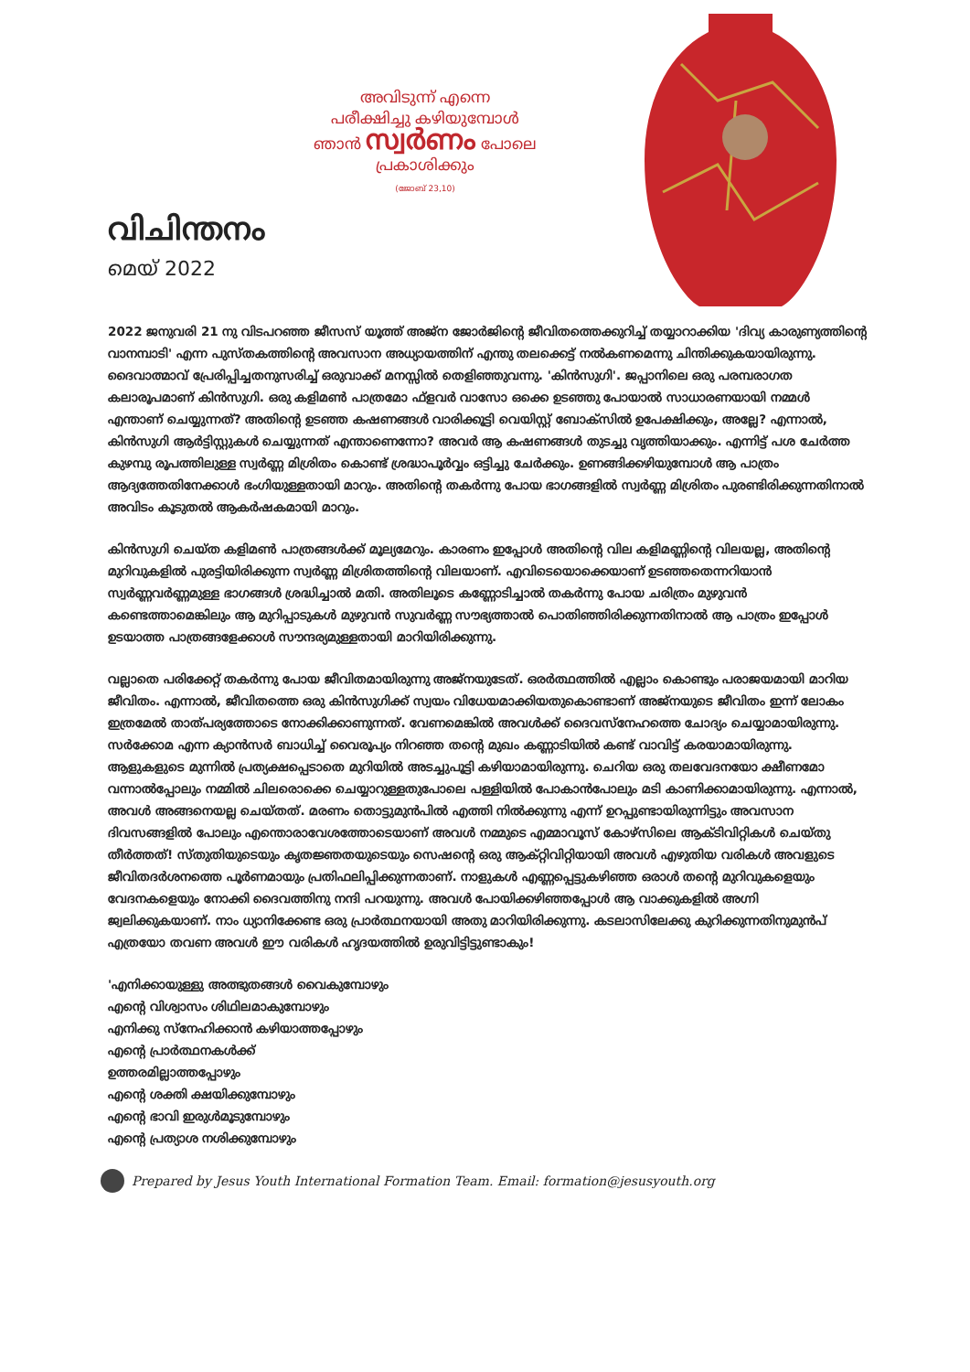അവിടുന്ന് എന്നെ
പരീക്ഷിച്ചു കഴിയുമ്പോൾ
ഞാൻ സ്വർണം പോലെ
പ്രകാശിക്കും
(ജോബ് 23,10)
വിചിന്തനം
മെയ് 2022
2022 ജനുവരി 21 നു വിടപറഞ്ഞ ജീസസ് യൂത്ത് അജ്‌ന ജോർജിന്റെ ജീവിതത്തെക്കുറിച്ച് തയ്യാറാക്കിയ 'ദിവ്യ കാരുണ്യത്തിന്റെ വാനമ്പാടി' എന്ന പുസ്തകത്തിന്റെ അവസാന അധ്യായത്തിന് എന്തു തലക്കെട്ട് നൽകണമെന്നു ചിന്തിക്കുകയായിരുന്നു. ദൈവാത്മാവ് പ്രേരിപ്പിച്ചതനുസരിച്ച് ഒരുവാക്ക് മനസ്സിൽ തെളിഞ്ഞുവന്നു. 'കിൻസുഗി'. ജപ്പാനിലെ ഒരു പരമ്പരാഗത കലാരൂപമാണ് കിൻസുഗി. ഒരു കളിമൺ പാത്രമോ ഫ്ളവർ വാസോ ഒക്കെ ഉടഞ്ഞു പോയാൽ സാധാരണയായി നമ്മൾ എന്താണ് ചെയ്യുന്നത്? അതിന്റെ ഉടഞ്ഞ കഷണങ്ങൾ വാരിക്കൂട്ടി വെയിസ്റ്റ് ബോക്സിൽ ഉപേക്ഷിക്കും, അല്ലേ? എന്നാൽ, കിൻസുഗി ആർട്ടിസ്റ്റുകൾ ചെയ്യുന്നത് എന്താണെന്നോ? അവർ ആ കഷണങ്ങൾ തുടച്ചു വൃത്തിയാക്കും. എന്നിട്ട് പശ ചേർത്ത കുഴമ്പു രൂപത്തിലുള്ള സ്വർണ്ണ മിശ്രിതം കൊണ്ട് ശ്രദ്ധാപൂർവ്വം ഒട്ടിച്ചു ചേർക്കും. ഉണങ്ങിക്കഴിയുമ്പോൾ ആ പാത്രം ആദ്യത്തേതിനേക്കാൾ ഭംഗിയുള്ളതായി മാറും. അതിന്റെ തകർന്നു പോയ ഭാഗങ്ങളിൽ സ്വർണ്ണ മിശ്രിതം പുരണ്ടിരിക്കുന്നതിനാൽ അവിടം കൂടുതൽ ആകർഷകമായി മാറും.
കിൻസുഗി ചെയ്ത കളിമൺ പാത്രങ്ങൾക്ക് മൂല്യമേറും. കാരണം ഇപ്പോൾ അതിന്റെ വില കളിമണ്ണിന്റെ വിലയല്ല, അതിന്റെ മുറിവുകളിൽ പുരട്ടിയിരിക്കുന്ന സ്വർണ്ണ മിശ്രിതത്തിന്റെ വിലയാണ്. എവിടെയൊക്കെയാണ് ഉടഞ്ഞതെന്നറിയാൻ സ്വർണ്ണവർണ്ണമുള്ള ഭാഗങ്ങൾ ശ്രദ്ധിച്ചാൽ മതി. അതിലൂടെ കണ്ണോടിച്ചാൽ തകർന്നു പോയ ചരിത്രം മുഴുവൻ കണ്ടെത്താമെങ്കിലും ആ മുറിപ്പാടുകൾ മുഴുവൻ സുവർണ്ണ സൗഭ്യത്താൽ പൊതിഞ്ഞിരിക്കുന്നതിനാൽ ആ പാത്രം ഇപ്പോൾ ഉടയാത്ത പാത്രങ്ങളേക്കാൾ സൗന്ദര്യമുള്ളതായി മാറിയിരിക്കുന്നു.
വല്ലാതെ പരിക്കേറ്റ് തകർന്നു പോയ ജീവിതമായിരുന്നു അജ്‌നയുടേത്. ഒരർത്ഥത്തിൽ എല്ലാം കൊണ്ടും പരാജയമായി മാറിയ ജീവിതം. എന്നാൽ, ജീവിതത്തെ ഒരു കിൻസുഗിക്ക് സ്വയം വിധേയമാക്കിയതുകൊണ്ടാണ് അജ്‌നയുടെ ജീവിതം ഇന്ന് ലോകം ഇത്രമേൽ താത്പര്യത്തോടെ നോക്കിക്കാണുന്നത്. വേണമെങ്കിൽ അവൾക്ക് ദൈവസ്നേഹത്തെ ചോദ്യം ചെയ്യാമായിരുന്നു. സർക്കോമ എന്ന ക്യാൻസർ ബാധിച്ച് വൈരൂപ്യം നിറഞ്ഞ തന്റെ മുഖം കണ്ണാടിയിൽ കണ്ട് വാവിട്ട് കരയാമായിരുന്നു. ആളുകളുടെ മുന്നിൽ പ്രത്യക്ഷപ്പെടാതെ മുറിയിൽ അടച്ചുപൂട്ടി കഴിയാമായിരുന്നു. ചെറിയ ഒരു തലവേദനയോ ക്ഷീണമോ വന്നാൽപ്പോലും നമ്മിൽ ചിലരൊക്കെ ചെയ്യാറുള്ളതുപോലെ പള്ളിയിൽ പോകാൻപോലും മടി കാണിക്കാമായിരുന്നു. എന്നാൽ, അവൾ അങ്ങനെയല്ല ചെയ്തത്. മരണം തൊട്ടുമുൻപിൽ എത്തി നിൽക്കുന്നു എന്ന് ഉറപ്പുണ്ടായിരുന്നിട്ടും അവസാന ദിവസങ്ങളിൽ പോലും എന്തൊരാവേശത്തോടെയാണ് അവൾ നമ്മുടെ എമ്മാവൂസ് കോഴ്സിലെ ആക്ടിവിറ്റികൾ ചെയ്തു തീർത്തത്! സ്തുതിയുടെയും കൃതജ്ഞതയുടെയും സെഷന്റെ ഒരു ആക്റ്റിവിറ്റിയായി അവൾ എഴുതിയ വരികൾ അവളുടെ ജീവിതദർശനത്തെ പൂർണമായും പ്രതിഫലിപ്പിക്കുന്നതാണ്. നാളുകൾ എണ്ണപ്പെട്ടുകഴിഞ്ഞ ഒരാൾ തന്റെ മുറിവുകളെയും വേദനകളെയും നോക്കി ദൈവത്തിനു നന്ദി പറയുന്നു. അവൾ പോയിക്കഴിഞ്ഞപ്പോൾ ആ വാക്കുകളിൽ അഗ്നി ജ്വലിക്കുകയാണ്. നാം ധ്യാനിക്കേണ്ട ഒരു പ്രാർത്ഥനയായി അതു മാറിയിരിക്കുന്നു. കടലാസിലേക്കു കുറിക്കുന്നതിനുമുൻപ് എത്രയോ തവണ അവൾ ഈ വരികൾ ഹൃദയത്തിൽ ഉരുവിട്ടിട്ടുണ്ടാകും!
'എനിക്കായുള്ളു അത്ഭുതങ്ങൾ വൈകുമ്പോഴും
എന്റെ വിശ്വാസം ശിഥിലമാകുമ്പോഴും
എനിക്കു സ്നേഹിക്കാൻ കഴിയാത്തപ്പോഴും
എന്റെ പ്രാർത്ഥനകൾക്ക്
ഉത്തരമില്ലാത്തപ്പോഴും
എന്റെ ശക്തി ക്ഷയിക്കുമ്പോഴും
എന്റെ ഭാവി ഇരുൾമൂടുമ്പോഴും
എന്റെ പ്രത്യാശ നശിക്കുമ്പോഴും
Prepared by Jesus Youth International Formation Team. Email: formation@jesusyouth.org